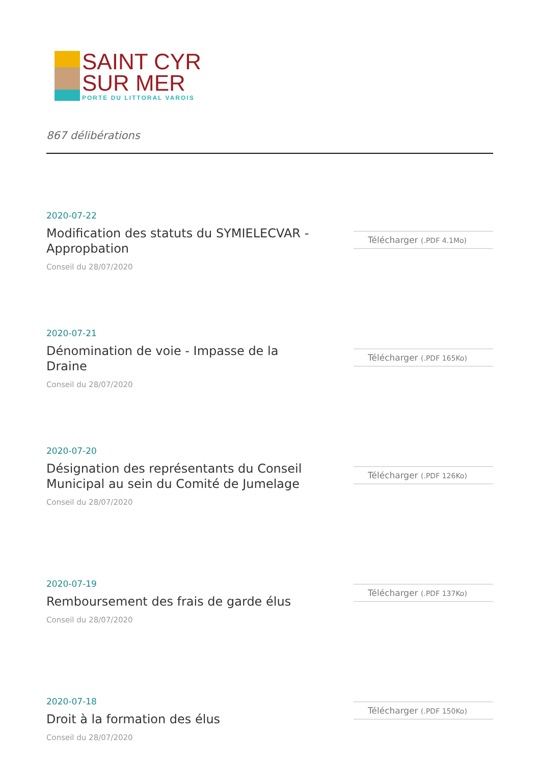SAINT CYR
SUR MER
PORTE DU LITTORAL VAROIS
867 délibérations
2020-07-22
Modification des statuts du SYMIELECVAR - Appropbation
Conseil du 28/07/2020
Télécharger (.PDF 4.1Mo)
2020-07-21
Dénomination de voie - Impasse de la Draine
Conseil du 28/07/2020
Télécharger (.PDF 165Ko)
2020-07-20
Désignation des représentants du Conseil Municipal au sein du Comité de Jumelage
Conseil du 28/07/2020
Télécharger (.PDF 126Ko)
2020-07-19
Remboursement des frais de garde élus
Conseil du 28/07/2020
Télécharger (.PDF 137Ko)
2020-07-18
Droit à la formation des élus
Conseil du 28/07/2020
Télécharger (.PDF 150Ko)